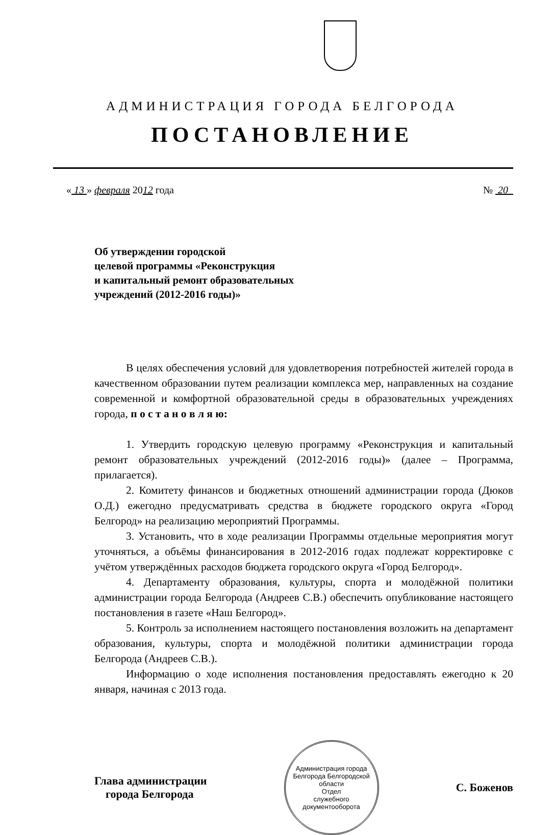АДМИНИСТРАЦИЯ ГОРОДА БЕЛГОРОДА
ПОСТАНОВЛЕНИЕ
« 13 » февраля 2012 года № 20
Об утверждении городской
целевой программы «Реконструкция
и капитальный ремонт образовательных
учреждений (2012-2016 годы)»
В целях обеспечения условий для удовлетворения потребностей жителей города в качественном образовании путем реализации комплекса мер, направленных на создание современной и комфортной образовательной среды в образовательных учреждениях города, п о с т а н о в л я ю:
1. Утвердить городскую целевую программу «Реконструкция и капитальный ремонт образовательных учреждений (2012-2016 годы)» (далее – Программа, прилагается).
2. Комитету финансов и бюджетных отношений администрации города (Дюков О.Д.) ежегодно предусматривать средства в бюджете городского округа «Город Белгород» на реализацию мероприятий Программы.
3. Установить, что в ходе реализации Программы отдельные мероприятия могут уточняться, а объёмы финансирования в 2012-2016 годах подлежат корректировке с учётом утверждённых расходов бюджета городского округа «Город Белгород».
4. Департаменту образования, культуры, спорта и молодёжной политики администрации города Белгорода (Андреев С.В.) обеспечить опубликование настоящего постановления в газете «Наш Белгород».
5. Контроль за исполнением настоящего постановления возложить на департамент образования, культуры, спорта и молодёжной политики администрации города Белгорода (Андреев С.В.).
Информацию о ходе исполнения постановления предоставлять ежегодно к 20 января, начиная с 2013 года.
Глава администрации
города Белгорода
Администрация города Белгорода Белгородской области
Отдел
служебного
документооборота
С. Боженов